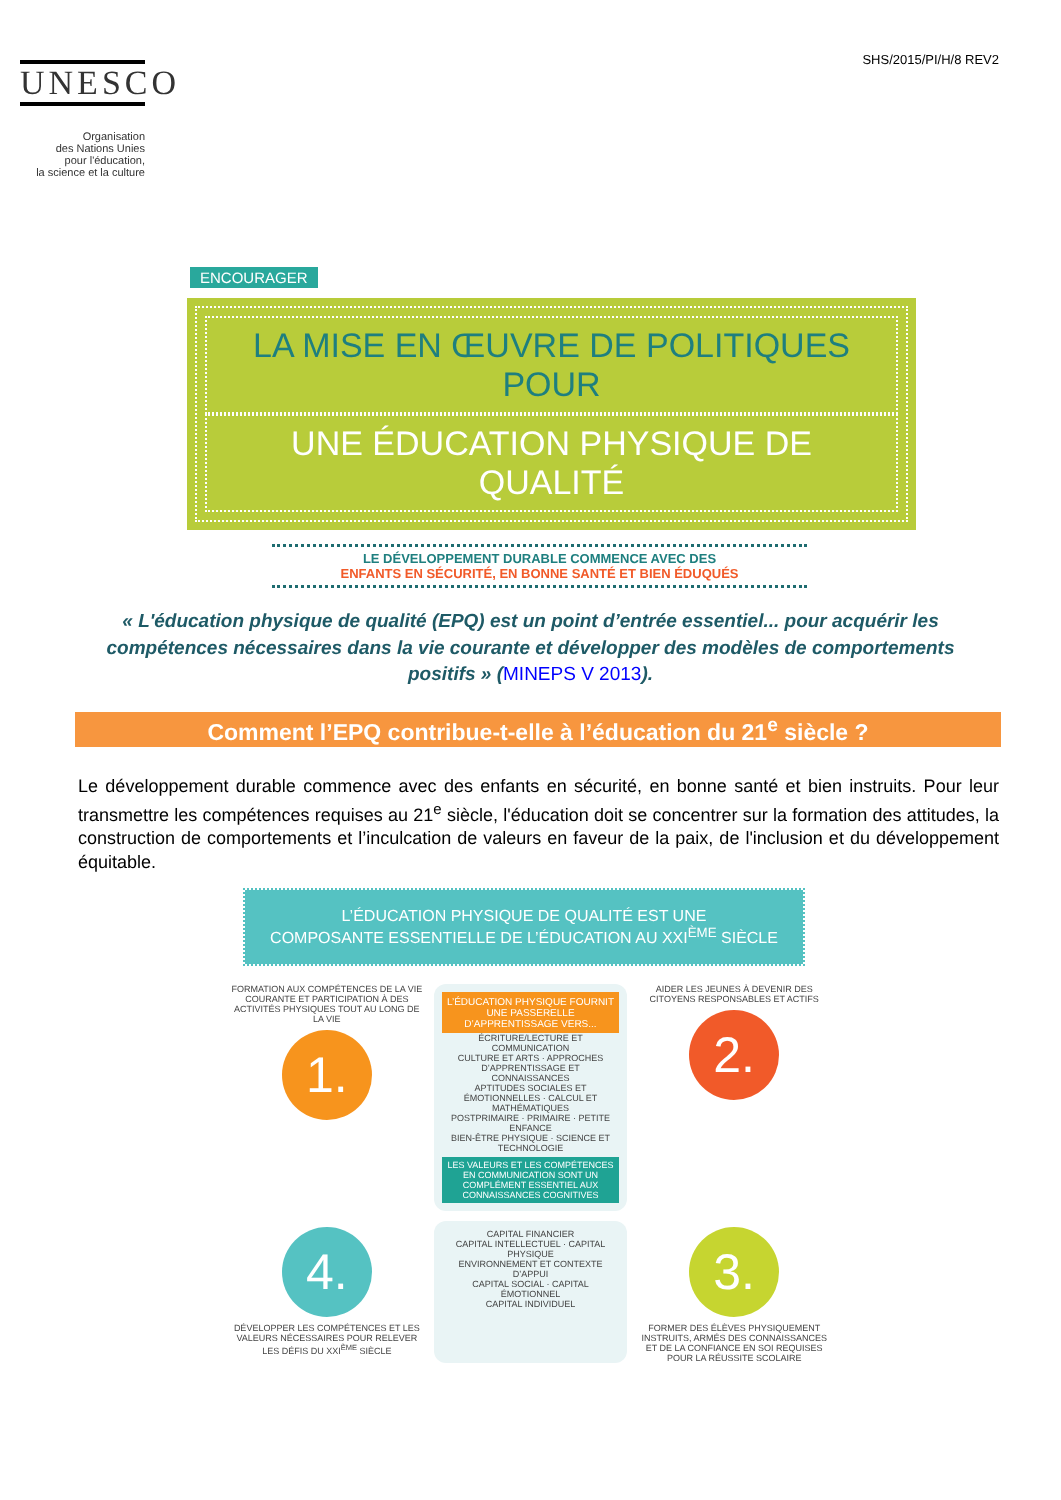SHS/2015/PI/H/8 REV2
UNESCO
Organisation
des Nations Unies
pour l'éducation,
la science et la culture
ENCOURAGER
LA MISE EN ŒUVRE DE POLITIQUES POUR
UNE ÉDUCATION PHYSIQUE DE QUALITÉ
LE DÉVELOPPEMENT DURABLE COMMENCE AVEC DES
ENFANTS EN SÉCURITÉ, EN BONNE SANTÉ ET BIEN ÉDUQUÉS
« L'éducation physique de qualité (EPQ) est un point d’entrée essentiel... pour acquérir les compétences nécessaires dans la vie courante et développer des modèles de comportements positifs » (MINEPS V 2013).
Comment l’EPQ contribue-t-elle à l’éducation du 21<sup>e</sup> siècle ?
Le développement durable commence avec des enfants en sécurité, en bonne santé et bien instruits. Pour leur transmettre les compétences requises au 21<sup>e</sup> siècle, l'éducation doit se concentrer sur la formation des attitudes, la construction de comportements et l’inculcation de valeurs en faveur de la paix, de l'inclusion et du développement équitable.
L’ÉDUCATION PHYSIQUE DE QUALITÉ EST UNE
COMPOSANTE ESSENTIELLE DE L’ÉDUCATION AU XXI<sup>ÈME</sup> SIÈCLE
FORMATION AUX COMPÉTENCES DE LA VIE COURANTE ET PARTICIPATION À DES ACTIVITÉS PHYSIQUES TOUT AU LONG DE LA VIE
1.
L’ÉDUCATION PHYSIQUE FOURNIT UNE PASSERELLE D’APPRENTISSAGE VERS...
ÉCRITURE/LECTURE ET COMMUNICATION
CULTURE ET ARTS · APPROCHES D’APPRENTISSAGE ET CONNAISSANCES
APTITUDES SOCIALES ET ÉMOTIONNELLES · CALCUL ET MATHÉMATIQUES
POSTPRIMAIRE · PRIMAIRE · PETITE ENFANCE
BIEN-ÊTRE PHYSIQUE · SCIENCE ET TECHNOLOGIE
LES VALEURS ET LES COMPÉTENCES EN COMMUNICATION SONT UN COMPLÉMENT ESSENTIEL AUX CONNAISSANCES COGNITIVES
AIDER LES JEUNES À DEVENIR DES CITOYENS RESPONSABLES ET ACTIFS
2.
4.
DÉVELOPPER LES COMPÉTENCES ET LES VALEURS NÉCESSAIRES POUR RELEVER LES DÉFIS DU XXI<sup>ÈME</sup> SIÈCLE
CAPITAL FINANCIER
CAPITAL INTELLECTUEL · CAPITAL PHYSIQUE
ENVIRONNEMENT ET CONTEXTE D’APPUI
CAPITAL SOCIAL · CAPITAL ÉMOTIONNEL
CAPITAL INDIVIDUEL
3.
FORMER DES ÉLÈVES PHYSIQUEMENT INSTRUITS, ARMÉS DES CONNAISSANCES ET DE LA CONFIANCE EN SOI REQUISES POUR LA RÉUSSITE SCOLAIRE